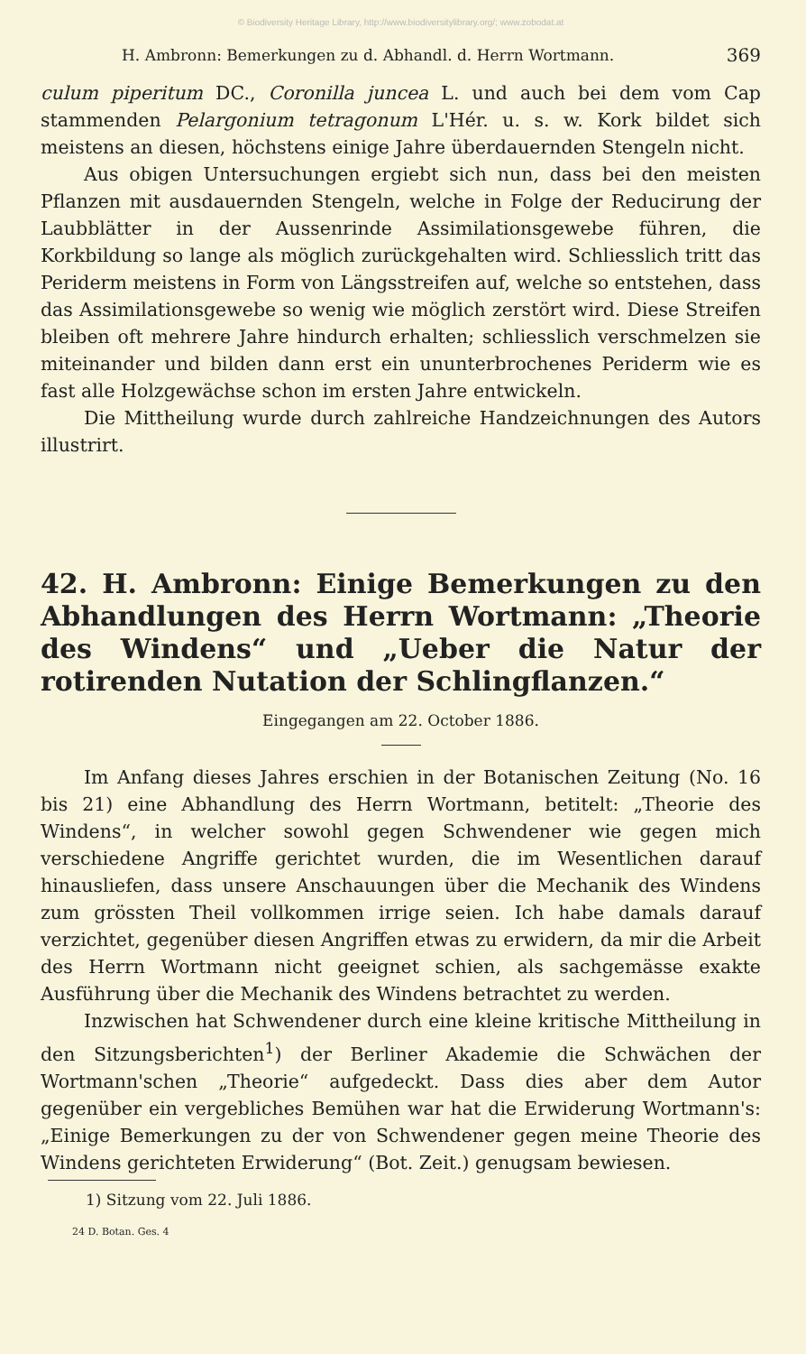© Biodiversity Heritage Library, http://www.biodiversitylibrary.org/; www.zobodat.at
H. Ambronn: Bemerkungen zu d. Abhandl. d. Herrn Wortmann. 369
culum piperitum DC., Coronilla juncea L. und auch bei dem vom Cap stammenden Pelargonium tetragonum L'Hér. u. s. w. Kork bildet sich meistens an diesen, höchstens einige Jahre überdauernden Stengeln nicht.
Aus obigen Untersuchungen ergiebt sich nun, dass bei den meisten Pflanzen mit ausdauernden Stengeln, welche in Folge der Reducirung der Laubblätter in der Aussenrinde Assimilationsgewebe führen, die Korkbildung so lange als möglich zurückgehalten wird. Schliesslich tritt das Periderm meistens in Form von Längsstreifen auf, welche so entstehen, dass das Assimilationsgewebe so wenig wie möglich zerstört wird. Diese Streifen bleiben oft mehrere Jahre hindurch erhalten; schliesslich verschmelzen sie miteinander und bilden dann erst ein ununterbrochenes Periderm wie es fast alle Holzgewächse schon im ersten Jahre entwickeln.
Die Mittheilung wurde durch zahlreiche Handzeichnungen des Autors illustrirt.
42. H. Ambronn: Einige Bemerkungen zu den Abhandlungen des Herrn Wortmann: „Theorie des Windens“ und „Ueber die Natur der rotirenden Nutation der Schlingflanzen.“
Eingegangen am 22. October 1886.
Im Anfang dieses Jahres erschien in der Botanischen Zeitung (No. 16 bis 21) eine Abhandlung des Herrn Wortmann, betitelt: „Theorie des Windens“, in welcher sowohl gegen Schwendener wie gegen mich verschiedene Angriffe gerichtet wurden, die im Wesentlichen darauf hinausliefen, dass unsere Anschauungen über die Mechanik des Windens zum grössten Theil vollkommen irrige seien. Ich habe damals darauf verzichtet, gegenüber diesen Angriffen etwas zu erwidern, da mir die Arbeit des Herrn Wortmann nicht geeignet schien, als sachgemässe exakte Ausführung über die Mechanik des Windens betrachtet zu werden.
Inzwischen hat Schwendener durch eine kleine kritische Mittheilung in den Sitzungsberichten<sup>1</sup>) der Berliner Akademie die Schwächen der Wortmann'schen „Theorie“ aufgedeckt. Dass dies aber dem Autor gegenüber ein vergebliches Bemühen war hat die Erwiderung Wortmann's: „Einige Bemerkungen zu der von Schwendener gegen meine Theorie des Windens gerichteten Erwiderung“ (Bot. Zeit.) genugsam bewiesen.
1) Sitzung vom 22. Juli 1886.
24 D. Botan. Ges. 4